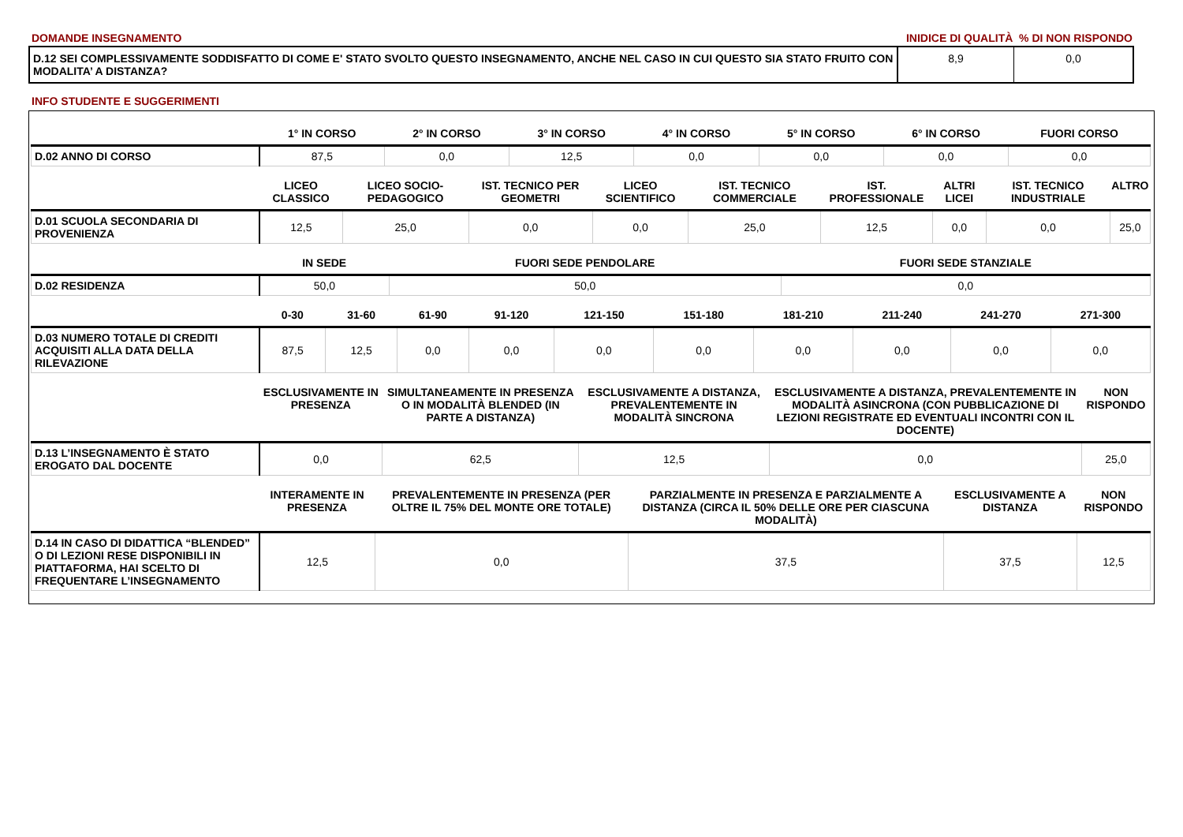DOMANDE INSEGNAMENTO INIDICE DI QUALITÀ % DI NON RISPONDO
D.12 SEI COMPLESSIVAMENTE SODDISFATTO DI COME E' STATO SVOLTO QUESTO INSEGNAMENTO, ANCHE NEL CASO IN CUI QUESTO SIA STATO FRUITO CON MODALITA’ A DISTANZA?
8,9 0,0
INFO STUDENTE E SUGGERIMENTI
| | 1° IN CORSO | 2° IN CORSO | 3° IN CORSO | 4° IN CORSO | 5° IN CORSO | 6° IN CORSO | FUORI CORSO |
| --- | --- | --- | --- | --- | --- | --- | --- |
| D.02 ANNO DI CORSO | 87,5 | 0,0 | 12,5 | 0,0 | 0,0 | 0,0 | 0,0 |
| | LICEO CLASSICO | LICEO SOCIO-PEDAGOGICO | IST. TECNICO PER GEOMETRI | LICEO SCIENTIFICO | IST. TECNICO COMMERCIALE | IST. PROFESSIONALE | ALTRI LICEI | IST. TECNICO INDUSTRIALE | ALTRO |
| --- | --- | --- | --- | --- | --- | --- | --- | --- | --- |
| D.01 SCUOLA SECONDARIA DI PROVENIENZA | 12,5 | 25,0 | 0,0 | 0,0 | 25,0 | 12,5 | 0,0 | 0,0 | 25,0 |
| | IN SEDE | FUORI SEDE PENDOLARE | FUORI SEDE STANZIALE |
| --- | --- | --- | --- |
| D.02 RESIDENZA | 50,0 | 50,0 | 0,0 |
| | 0-30 | 31-60 | 61-90 | 91-120 | 121-150 | 151-180 | 181-210 | 211-240 | 241-270 | 271-300 |
| --- | --- | --- | --- | --- | --- | --- | --- | --- | --- | --- |
| D.03 NUMERO TOTALE DI CREDITI ACQUISITI ALLA DATA DELLA RILEVAZIONE | 87,5 | 12,5 | 0,0 | 0,0 | 0,0 | 0,0 | 0,0 | 0,0 | 0,0 | 0,0 |
| | ESCLUSIVAMENTE IN PRESENZA | SIMULTANEAMENTE IN PRESENZA O IN MODALITÀ BLENDED (IN PARTE A DISTANZA) | ESCLUSIVAMENTE A DISTANZA, PREVALENTEMENTE IN MODALITÀ SINCRONA | ESCLUSIVAMENTE A DISTANZA, PREVALENTEMENTE IN MODALITÀ ASINCRONA (CON PUBBLICAZIONE DI LEZIONI REGISTRATE ED EVENTUALI INCONTRI CON IL DOCENTE) | NON RISPONDO |
| --- | --- | --- | --- | --- | --- |
| D.13 L’INSEGNAMENTO È STATO EROGATO DAL DOCENTE | 0,0 | 62,5 | 12,5 | 0,0 | 25,0 |
| | INTERAMENTE IN PRESENZA | PREVALENTEMENTE IN PRESENZA (PER OLTRE IL 75% DEL MONTE ORE TOTALE) | PARZIALMENTE IN PRESENZA E PARZIALMENTE A DISTANZA (CIRCA IL 50% DELLE ORE PER CIASCUNA MODALITÀ) | ESCLUSIVAMENTE A DISTANZA | NON RISPONDO |
| --- | --- | --- | --- | --- | --- |
| D.14 IN CASO DI DIDATTICA “BLENDED” O DI LEZIONI RESE DISPONIBILI IN PIATTAFORMA, HAI SCELTO DI FREQUENTARE L’INSEGNAMENTO | 12,5 | 0,0 | 37,5 | 37,5 | 12,5 |